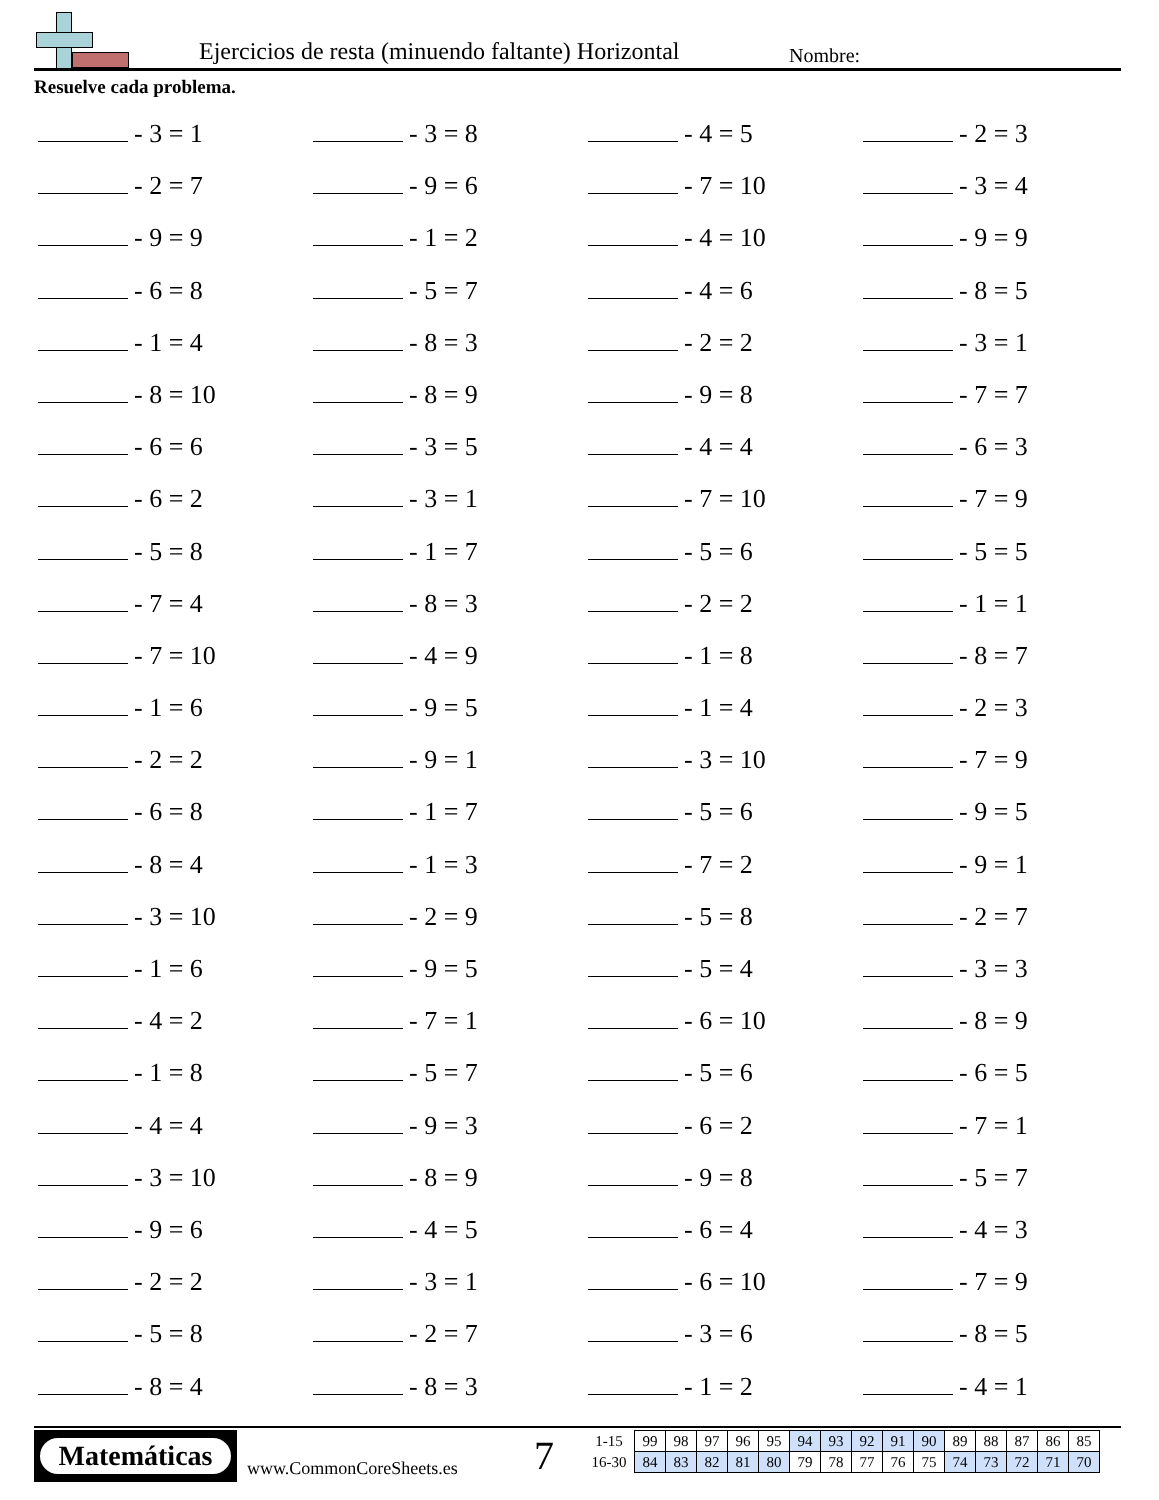Ejercicios de resta (minuendo faltante) Horizontal
Nombre:
Resuelve cada problema.
- 3 = 1 - 3 = 8 - 4 = 5 - 2 = 3
- 2 = 7 - 9 = 6 - 7 = 10 - 3 = 4
- 9 = 9 - 1 = 2 - 4 = 10 - 9 = 9
- 6 = 8 - 5 = 7 - 4 = 6 - 8 = 5
- 1 = 4 - 8 = 3 - 2 = 2 - 3 = 1
- 8 = 10 - 8 = 9 - 9 = 8 - 7 = 7
- 6 = 6 - 3 = 5 - 4 = 4 - 6 = 3
- 6 = 2 - 3 = 1 - 7 = 10 - 7 = 9
- 5 = 8 - 1 = 7 - 5 = 6 - 5 = 5
- 7 = 4 - 8 = 3 - 2 = 2 - 1 = 1
- 7 = 10 - 4 = 9 - 1 = 8 - 8 = 7
- 1 = 6 - 9 = 5 - 1 = 4 - 2 = 3
- 2 = 2 - 9 = 1 - 3 = 10 - 7 = 9
- 6 = 8 - 1 = 7 - 5 = 6 - 9 = 5
- 8 = 4 - 1 = 3 - 7 = 2 - 9 = 1
- 3 = 10 - 2 = 9 - 5 = 8 - 2 = 7
- 1 = 6 - 9 = 5 - 5 = 4 - 3 = 3
- 4 = 2 - 7 = 1 - 6 = 10 - 8 = 9
- 1 = 8 - 5 = 7 - 5 = 6 - 6 = 5
- 4 = 4 - 9 = 3 - 6 = 2 - 7 = 1
- 3 = 10 - 8 = 9 - 9 = 8 - 5 = 7
- 9 = 6 - 4 = 5 - 6 = 4 - 4 = 3
- 2 = 2 - 3 = 1 - 6 = 10 - 7 = 9
- 5 = 8 - 2 = 7 - 3 = 6 - 8 = 5
- 8 = 4 - 8 = 3 - 1 = 2 - 4 = 1
Matemáticas
www.CommonCoreSheets.es 7
| 1-15 | 99 | 98 | 97 | 96 | 95 | 94 | 93 | 92 | 91 | 90 | 89 | 88 | 87 | 86 | 85 |
| 16-30 | 84 | 83 | 82 | 81 | 80 | 79 | 78 | 77 | 76 | 75 | 74 | 73 | 72 | 71 | 70 |